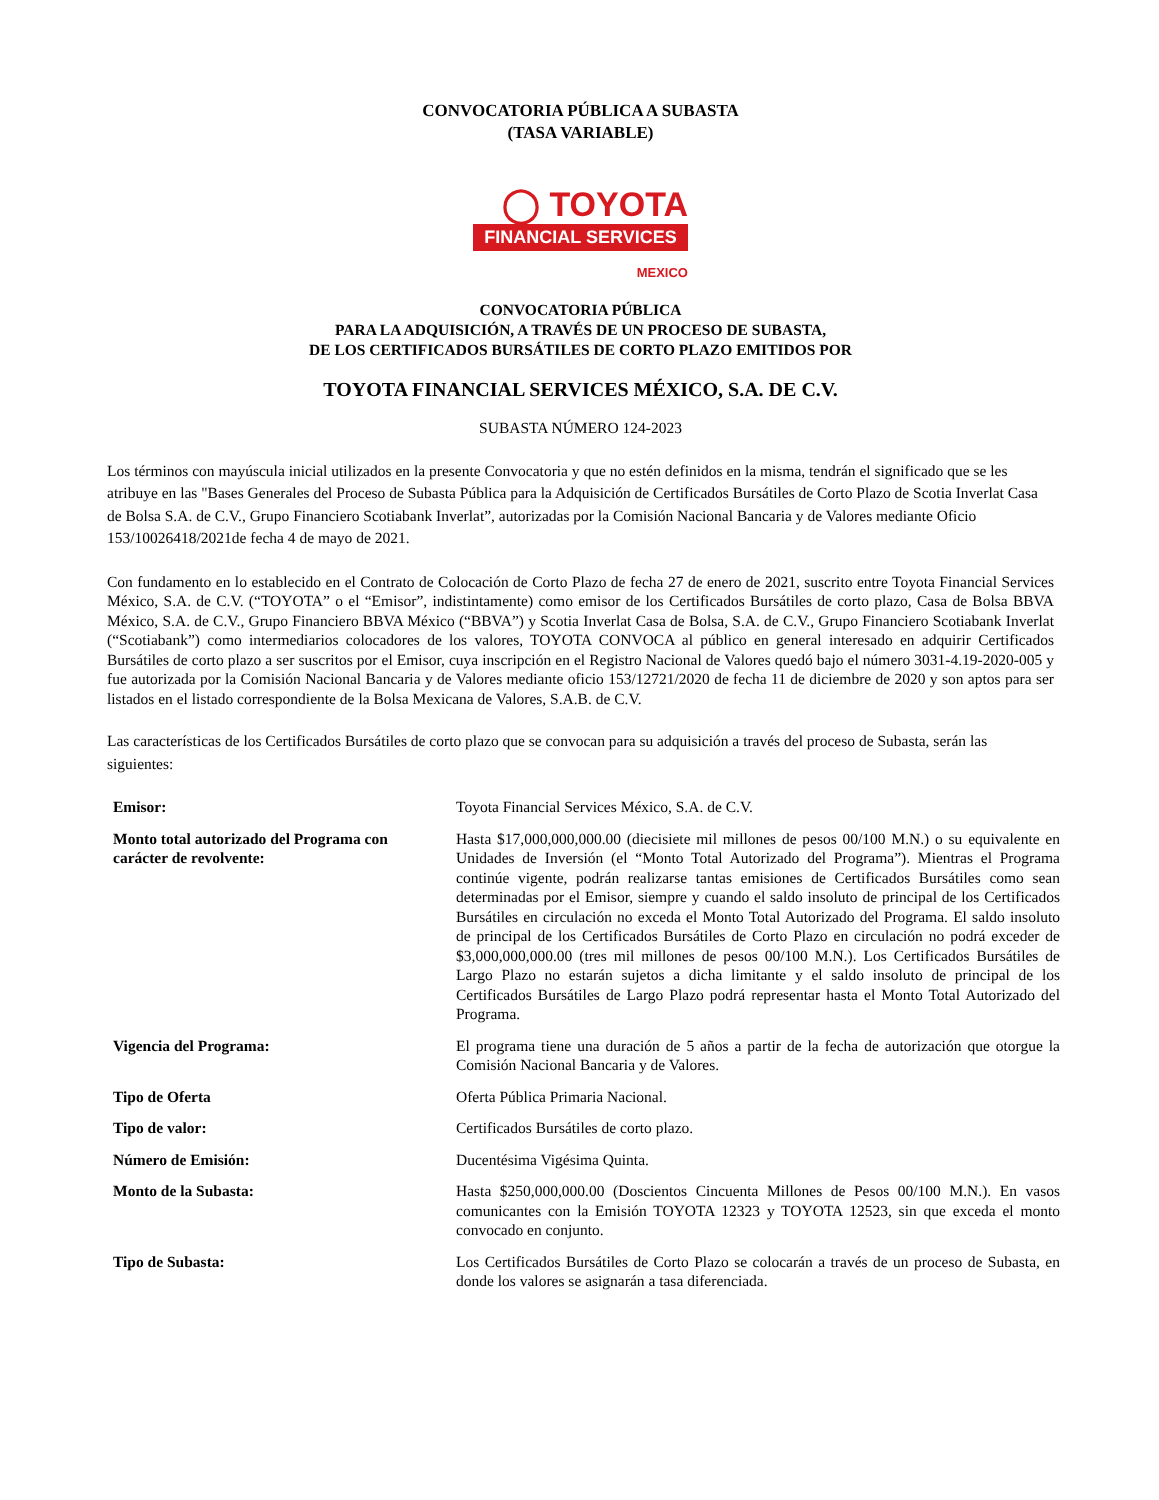CONVOCATORIA PÚBLICA A SUBASTA
(TASA VARIABLE)
◯ TOYOTA
FINANCIAL SERVICES
MEXICO
CONVOCATORIA PÚBLICA
PARA LA ADQUISICIÓN, A TRAVÉS DE UN PROCESO DE SUBASTA,
DE LOS CERTIFICADOS BURSÁTILES DE CORTO PLAZO EMITIDOS POR
TOYOTA FINANCIAL SERVICES MÉXICO, S.A. DE C.V.
SUBASTA NÚMERO 124-2023
Los términos con mayúscula inicial utilizados en la presente Convocatoria y que no estén definidos en la misma, tendrán el significado que se les atribuye en las "Bases Generales del Proceso de Subasta Pública para la Adquisición de Certificados Bursátiles de Corto Plazo de Scotia Inverlat Casa de Bolsa S.A. de C.V., Grupo Financiero Scotiabank Inverlat”, autorizadas por la Comisión Nacional Bancaria y de Valores mediante Oficio 153/10026418/2021de fecha 4 de mayo de 2021.
Con fundamento en lo establecido en el Contrato de Colocación de Corto Plazo de fecha 27 de enero de 2021, suscrito entre Toyota Financial Services México, S.A. de C.V. (“TOYOTA” o el “Emisor”, indistintamente) como emisor de los Certificados Bursátiles de corto plazo, Casa de Bolsa BBVA México, S.A. de C.V., Grupo Financiero BBVA México (“BBVA”) y Scotia Inverlat Casa de Bolsa, S.A. de C.V., Grupo Financiero Scotiabank Inverlat (“Scotiabank”) como intermediarios colocadores de los valores, TOYOTA CONVOCA al público en general interesado en adquirir Certificados Bursátiles de corto plazo a ser suscritos por el Emisor, cuya inscripción en el Registro Nacional de Valores quedó bajo el número 3031-4.19-2020-005 y fue autorizada por la Comisión Nacional Bancaria y de Valores mediante oficio 153/12721/2020 de fecha 11 de diciembre de 2020 y son aptos para ser listados en el listado correspondiente de la Bolsa Mexicana de Valores, S.A.B. de C.V.
Las características de los Certificados Bursátiles de corto plazo que se convocan para su adquisición a través del proceso de Subasta, serán las siguientes:
| Emisor: | Toyota Financial Services México, S.A. de C.V. |
| Monto total autorizado del Programa con carácter de revolvente: | Hasta $17,000,000,000.00 (diecisiete mil millones de pesos 00/100 M.N.) o su equivalente en Unidades de Inversión (el “Monto Total Autorizado del Programa”). Mientras el Programa continúe vigente, podrán realizarse tantas emisiones de Certificados Bursátiles como sean determinadas por el Emisor, siempre y cuando el saldo insoluto de principal de los Certificados Bursátiles en circulación no exceda el Monto Total Autorizado del Programa. El saldo insoluto de principal de los Certificados Bursátiles de Corto Plazo en circulación no podrá exceder de $3,000,000,000.00 (tres mil millones de pesos 00/100 M.N.). Los Certificados Bursátiles de Largo Plazo no estarán sujetos a dicha limitante y el saldo insoluto de principal de los Certificados Bursátiles de Largo Plazo podrá representar hasta el Monto Total Autorizado del Programa. |
| Vigencia del Programa: | El programa tiene una duración de 5 años a partir de la fecha de autorización que otorgue la Comisión Nacional Bancaria y de Valores. |
| Tipo de Oferta | Oferta Pública Primaria Nacional. |
| Tipo de valor: | Certificados Bursátiles de corto plazo. |
| Número de Emisión: | Ducentésima Vigésima Quinta. |
| Monto de la Subasta: | Hasta $250,000,000.00 (Doscientos Cincuenta Millones de Pesos 00/100 M.N.). En vasos comunicantes con la Emisión TOYOTA 12323 y TOYOTA 12523, sin que exceda el monto convocado en conjunto. |
| Tipo de Subasta: | Los Certificados Bursátiles de Corto Plazo se colocarán a través de un proceso de Subasta, en donde los valores se asignarán a tasa diferenciada. |